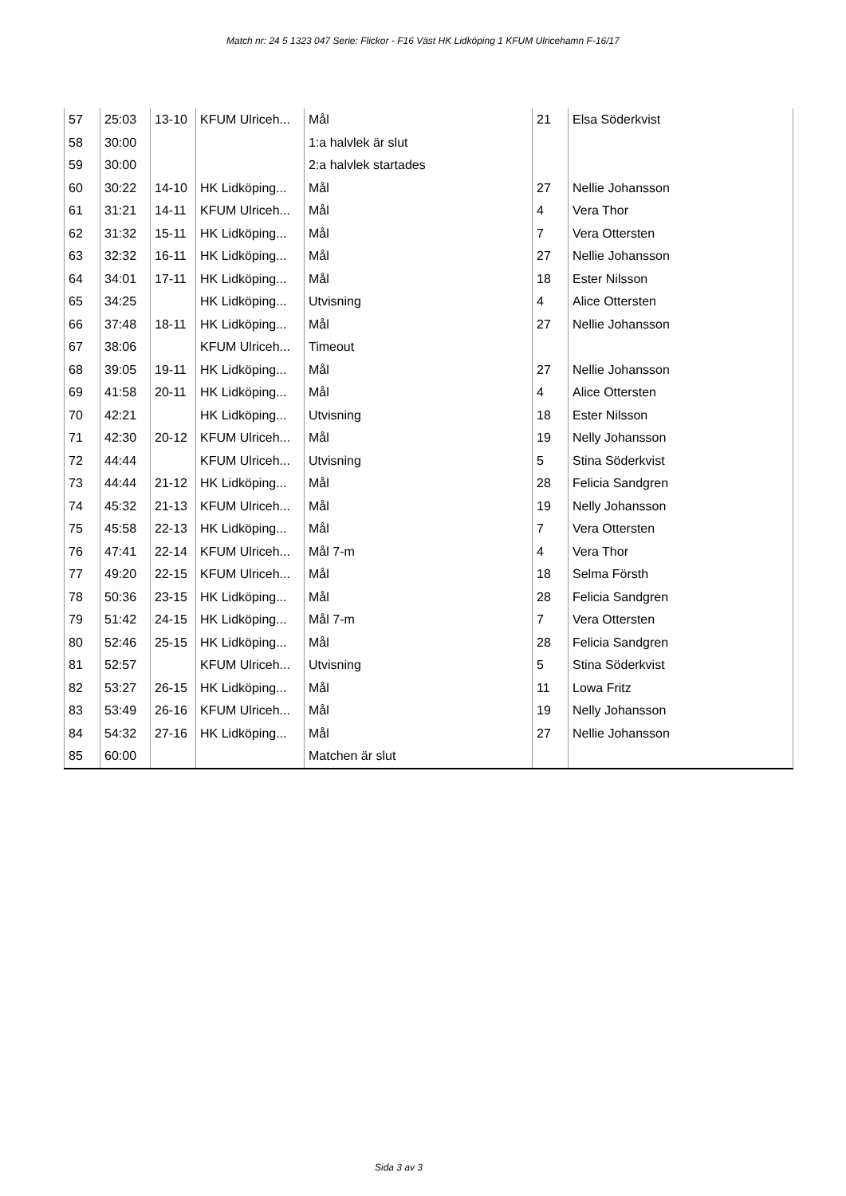Match nr: 24 5 1323 047 Serie: Flickor - F16 Väst HK Lidköping 1 KFUM Ulricehamn F-16/17
| 57 | 25:03 | 13-10 | KFUM Ulriceh... | Mål | 21 | Elsa Söderkvist |
| 58 | 30:00 | | | 1:a halvlek är slut | | |
| 59 | 30:00 | | | 2:a halvlek startades | | |
| 60 | 30:22 | 14-10 | HK Lidköping... | Mål | 27 | Nellie Johansson |
| 61 | 31:21 | 14-11 | KFUM Ulriceh... | Mål | 4 | Vera Thor |
| 62 | 31:32 | 15-11 | HK Lidköping... | Mål | 7 | Vera Ottersten |
| 63 | 32:32 | 16-11 | HK Lidköping... | Mål | 27 | Nellie Johansson |
| 64 | 34:01 | 17-11 | HK Lidköping... | Mål | 18 | Ester Nilsson |
| 65 | 34:25 | | HK Lidköping... | Utvisning | 4 | Alice Ottersten |
| 66 | 37:48 | 18-11 | HK Lidköping... | Mål | 27 | Nellie Johansson |
| 67 | 38:06 | | KFUM Ulriceh... | Timeout | | |
| 68 | 39:05 | 19-11 | HK Lidköping... | Mål | 27 | Nellie Johansson |
| 69 | 41:58 | 20-11 | HK Lidköping... | Mål | 4 | Alice Ottersten |
| 70 | 42:21 | | HK Lidköping... | Utvisning | 18 | Ester Nilsson |
| 71 | 42:30 | 20-12 | KFUM Ulriceh... | Mål | 19 | Nelly Johansson |
| 72 | 44:44 | | KFUM Ulriceh... | Utvisning | 5 | Stina Söderkvist |
| 73 | 44:44 | 21-12 | HK Lidköping... | Mål | 28 | Felicia Sandgren |
| 74 | 45:32 | 21-13 | KFUM Ulriceh... | Mål | 19 | Nelly Johansson |
| 75 | 45:58 | 22-13 | HK Lidköping... | Mål | 7 | Vera Ottersten |
| 76 | 47:41 | 22-14 | KFUM Ulriceh... | Mål 7-m | 4 | Vera Thor |
| 77 | 49:20 | 22-15 | KFUM Ulriceh... | Mål | 18 | Selma Försth |
| 78 | 50:36 | 23-15 | HK Lidköping... | Mål | 28 | Felicia Sandgren |
| 79 | 51:42 | 24-15 | HK Lidköping... | Mål 7-m | 7 | Vera Ottersten |
| 80 | 52:46 | 25-15 | HK Lidköping... | Mål | 28 | Felicia Sandgren |
| 81 | 52:57 | | KFUM Ulriceh... | Utvisning | 5 | Stina Söderkvist |
| 82 | 53:27 | 26-15 | HK Lidköping... | Mål | 11 | Lowa Fritz |
| 83 | 53:49 | 26-16 | KFUM Ulriceh... | Mål | 19 | Nelly Johansson |
| 84 | 54:32 | 27-16 | HK Lidköping... | Mål | 27 | Nellie Johansson |
| 85 | 60:00 | | | Matchen är slut | | |
Sida 3 av 3